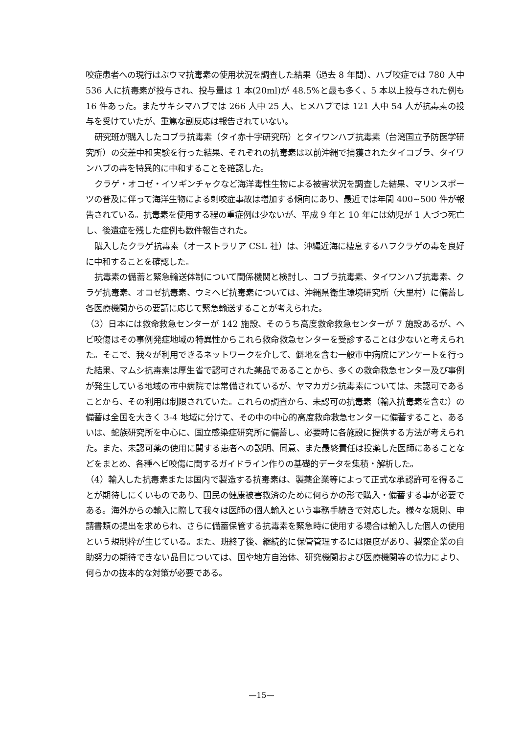咬症患者への現行はぶウマ抗毒素の使用状況を調査した結果（過去 8 年間）、ハブ咬症では 780 人中 536 人に抗毒素が投与され、投与量は 1 本(20ml)が 48.5%と最も多く、5 本以上投与された例も 16 件あった。またサキシマハブでは 266 人中 25 人、ヒメハブでは 121 人中 54 人が抗毒素の投与を受けていたが、重篤な副反応は報告されていない。
研究班が購入したコブラ抗毒素（タイ赤十字研究所）とタイワンハブ抗毒素（台湾国立予防医学研究所）の交差中和実験を行った結果、それぞれの抗毒素は以前沖縄で捕獲されたタイコブラ、タイワンハブの毒を特異的に中和することを確認した。
クラゲ・オコゼ・イソギンチャクなど海洋毒性生物による被害状況を調査した結果、マリンスポーツの普及に伴って海洋生物による刺咬症事故は増加する傾向にあり、最近では年間 400~500 件が報告されている。抗毒素を使用する程の重症例は少ないが、平成 9 年と 10 年には幼児が 1 人づつ死亡し、後遺症を残した症例も数件報告された。
購入したクラゲ抗毒素（オーストラリア CSL 社）は、沖縄近海に棲息するハフクラゲの毒を良好に中和することを確認した。
抗毒素の備蓄と緊急輸送体制について関係機関と検討し、コブラ抗毒素、タイワンハブ抗毒素、クラゲ抗毒素、オコゼ抗毒素、ウミヘビ抗毒素については、沖縄県衛生環境研究所（大里村）に備蓄し各医療機関からの要請に応じて緊急輸送することが考えられた。
（3）日本には救命救急センターが 142 施設、そのうち高度救命救急センターが 7 施設あるが、ヘビ咬傷はその事例発症地域の特異性からこれら救命救急センターを受診することは少ないと考えられた。そこで、我々が利用できるネットワークを介して、僻地を含む一般市中病院にアンケートを行った結果、マムシ抗毒素は厚生省で認可された薬品であることから、多くの救命救急センター及び事例が発生している地域の市中病院では常備されているが、ヤマカガシ抗毒素については、未認可であることから、その利用は制限されていた。これらの調査から、未認可の抗毒素（輸入抗毒素を含む）の備蓄は全国を大きく 3-4 地域に分けて、その中の中心的高度救命救急センターに備蓄すること、あるいは、蛇族研究所を中心に、国立感染症研究所に備蓄し、必要時に各施設に提供する方法が考えられた。また、未認可薬の使用に関する患者への説明、同意、また最終責任は投薬した医師にあることなどをまとめ、各種ヘビ咬傷に関するガイドライン作りの基礎的データを集積・解析した。
（4）輸入した抗毒素または国内で製造する抗毒素は、製薬企業等によって正式な承認許可を得ることが期待しにくいものであり、国民の健康被害救済のために何らかの形で購入・備蓄する事が必要である。海外からの輸入に際して我々は医師の個人輸入という事務手続きで対応した。様々な規則、申請書類の提出を求められ、さらに備蓄保管する抗毒素を緊急時に使用する場合は輸入した個人の使用という規制枠が生じている。また、班終了後、継続的に保管管理するには限度があり、製薬企業の自助努力の期待できない品目については、国や地方自治体、研究機関および医療機関等の協力により、何らかの抜本的な対策が必要である。
—15—